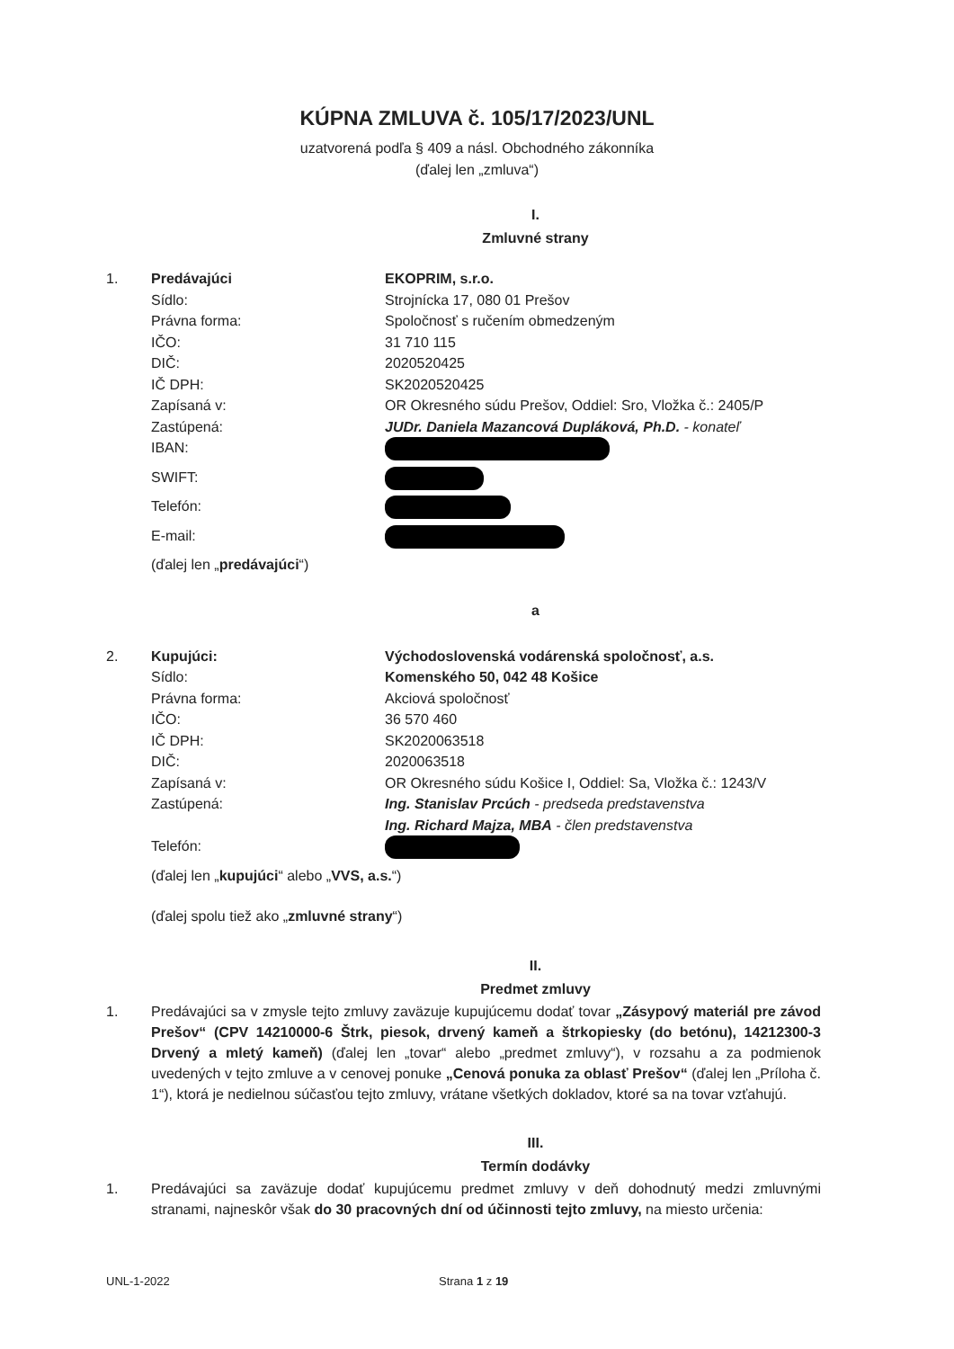KÚPNA ZMLUVA č. 105/17/2023/UNL
uzatvorená podľa § 409 a násl. Obchodného zákonníka
(ďalej len „zmluva“)
I.
Zmluvné strany
| 1. | Predávajúci | EKOPRIM, s.r.o. |
| | Sídlo: | Strojnícka 17, 080 01 Prešov |
| | Právna forma: | Spoločnosť s ručením obmedzeným |
| | IČO: | 31 710 115 |
| | DIČ: | 2020520425 |
| | IČ DPH: | SK2020520425 |
| | Zapísaná v: | OR Okresného súdu Prešov, Oddiel: Sro, Vložka č.: 2405/P |
| | Zastúpená: | JUDr. Daniela Mazancová Dupláková, Ph.D. - konateľ |
| | IBAN: | |
| | SWIFT: | |
| | Telefón: | |
| | E-mail: | |
| | (ďalej len „ predávajúci “) | |
a
| 2. | Kupujúci: | Východoslovenská vodárenská spoločnosť, a.s. |
| | Sídlo: | Komenského 50, 042 48 Košice |
| | Právna forma: | Akciová spoločnosť |
| | IČO: | 36 570 460 |
| | IČ DPH: | SK2020063518 |
| | DIČ: | 2020063518 |
| | Zapísaná v: | OR Okresného súdu Košice I, Oddiel: Sa, Vložka č.: 1243/V |
| | Zastúpená: | Ing. Stanislav Prcúch - predseda predstavenstva Ing. Richard Majza, MBA - člen predstavenstva |
| | Telefón: | |
| | (ďalej len „ kupujúci “ alebo „ VVS, a.s. “) | |
| | (ďalej spolu tiež ako „ zmluvné strany “) | |
II.
Predmet zmluvy
1. Predávajúci sa v zmysle tejto zmluvy zaväzuje kupujúcemu dodať tovar „Zásypový materiál pre závod Prešov“ (CPV 14210000-6 Štrk, piesok, drvený kameň a štrkopiesky (do betónu), 14212300-3 Drvený a mletý kameň) (ďalej len „tovar“ alebo „predmet zmluvy“), v rozsahu a za podmienok uvedených v tejto zmluve a v cenovej ponuke „Cenová ponuka za oblasť Prešov“ (ďalej len „Príloha č. 1“), ktorá je nedielnou súčasťou tejto zmluvy, vrátane všetkých dokladov, ktoré sa na tovar vzťahujú.
III.
Termín dodávky
1. Predávajúci sa zaväzuje dodať kupujúcemu predmet zmluvy v deň dohodnutý medzi zmluvnými stranami, najneskôr však do 30 pracovných dní od účinnosti tejto zmluvy, na miesto určenia:
UNL-1-2022 Strana 1 z 19